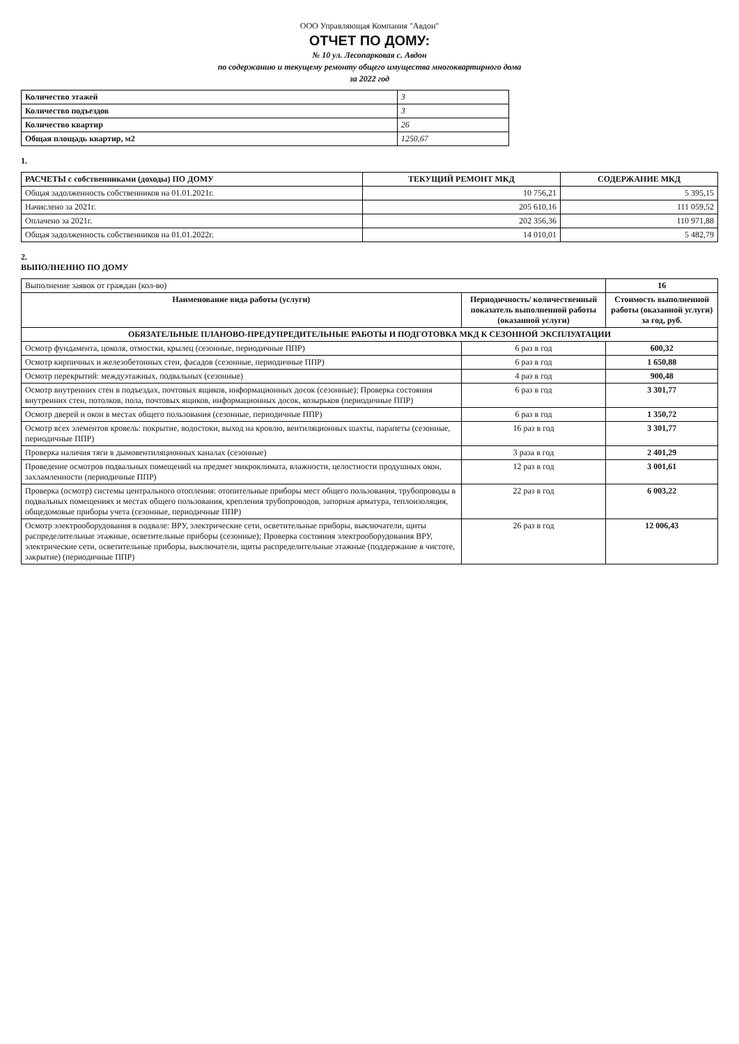ООО Управляющая Компания "Авдон"
ОТЧЕТ ПО ДОМУ:
№ 10 ул. Лесопарковая с. Авдон
по содержанию и текущему ремонту общего имущества многоквартирного дома
за 2022 год
| Количество этажей | 3 |
| Количество подъездов | 3 |
| Количество квартир | 26 |
| Общая площадь квартир, м2 | 1250,67 |
1.
| РАСЧЕТЫ с собственниками (доходы) ПО ДОМУ | ТЕКУЩИЙ РЕМОНТ МКД | СОДЕРЖАНИЕ МКД |
| --- | --- | --- |
| Общая задолженность собственников на 01.01.2021г. | 10 756,21 | 5 395,15 |
| Начислено за 2021г. | 205 610,16 | 111 059,52 |
| Оплачено за 2021г. | 202 356,36 | 110 971,88 |
| Общая задолженность собственников на 01.01.2022г. | 14 010,01 | 5 482,79 |
2.
ВЫПОЛНЕННО ПО ДОМУ
| Выполнение заявок от граждан (кол-во) | | 16 |
| Наименование вида работы (услуги) | Периодичность/ количественный показатель выполненной работы (оказанной услуги) | Стоимость выполненной работы (оказанной услуги) за год, руб. |
| ОБЯЗАТЕЛЬНЫЕ ПЛАНОВО-ПРЕДУПРЕДИТЕЛЬНЫЕ РАБОТЫ И ПОДГОТОВКА МКД К СЕЗОННОЙ ЭКСПЛУАТАЦИИ | | |
| Осмотр фундамента, цоколя, отмостки, крылец (сезонные, периодичные ППР) | 6 раз в год | 600,32 |
| Осмотр кирпичных и железобетонных стен, фасадов (сезонные, периодичные ППР) | 6 раз в год | 1 650,88 |
| Осмотр перекрытий: междуэтажных, подвальных (сезонные) | 4 раз в год | 900,48 |
| Осмотр внутренних стен в подъездах, почтовых ящиков, информационных досок (сезонные); Проверка состояния внутренних стен, потолков, пола, почтовых ящиков, информационных досок, козырьков (периодичные ППР) | 6 раз в год | 3 301,77 |
| Осмотр дверей и окон в местах общего пользования (сезонные, периодичные ППР) | 6 раз в год | 1 350,72 |
| Осмотр всех элементов кровель: покрытие, водостоки, выход на кровлю, вентиляционных шахты, парапеты (сезонные, периодичные ППР) | 16 раз в год | 3 301,77 |
| Проверка наличия тяги в дымовентиляционных каналах (сезонные) | 3 раза в год | 2 401,29 |
| Проведение осмотров подвальных помещений на предмет микроклимата, влажности, целостности продушных окон, захламленности (периодичные ППР) | 12 раз в год | 3 001,61 |
| Проверка (осмотр) системы центрального отопления: отопительные приборы мест общего пользования, трубопроводы в подвальных помещениях и местах общего пользования, крепления трубопроводов, запорная арматура, теплоизоляция, общедомовые приборы учета (сезонные, периодичные ППР) | 22 раз в год | 6 003,22 |
| Осмотр электрооборудования в подвале: ВРУ, электрические сети, осветительные приборы, выключатели, щиты распределительные этажные, осветительные приборы (сезонные); Проверка состояния электрооборудования ВРУ, электрические сети, осветительные приборы, выключатели, щиты распределительные этажные (поддержание в чистоте, закрытие) (периодичные ППР) | 26 раз в год | 12 006,43 |